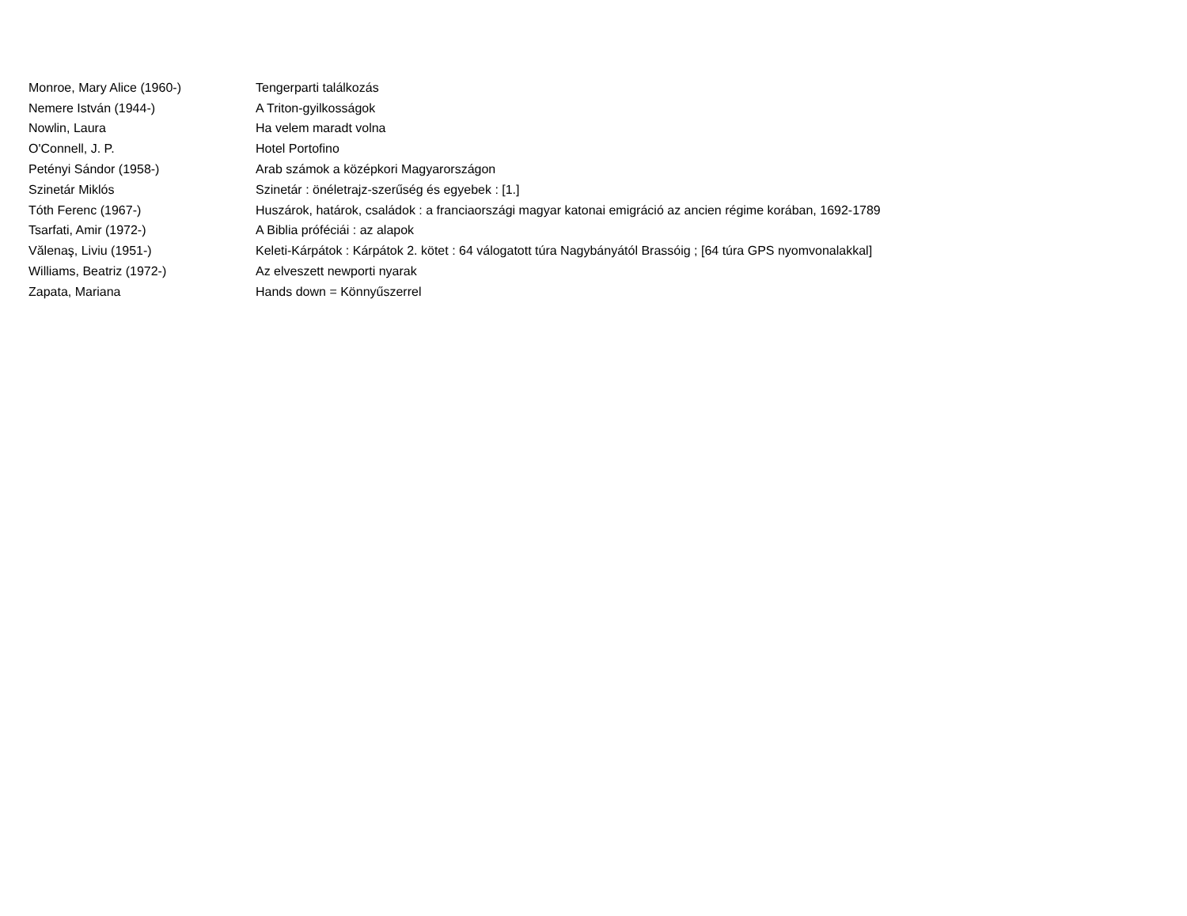| Monroe, Mary Alice (1960-) | Tengerparti találkozás |
| Nemere István (1944-) | A Triton-gyilkosságok |
| Nowlin, Laura | Ha velem maradt volna |
| O'Connell, J. P. | Hotel Portofino |
| Petényi Sándor (1958-) | Arab számok a középkori Magyarországon |
| Szinetár Miklós | Szinetár : önéletrajz-szerűség és egyebek : [1.] |
| Tóth Ferenc (1967-) | Huszárok, határok, családok : a franciaországi magyar katonai emigráció az ancien régime korában, 1692-1789 |
| Tsarfati, Amir (1972-) | A Biblia próféciái : az alapok |
| Vălenaş, Liviu (1951-) | Keleti-Kárpátok : Kárpátok 2. kötet : 64 válogatott túra Nagybányától Brassóig ; [64 túra GPS nyomvonalakkal] |
| Williams, Beatriz (1972-) | Az elveszett newporti nyarak |
| Zapata, Mariana | Hands down = Könnyűszerrel |